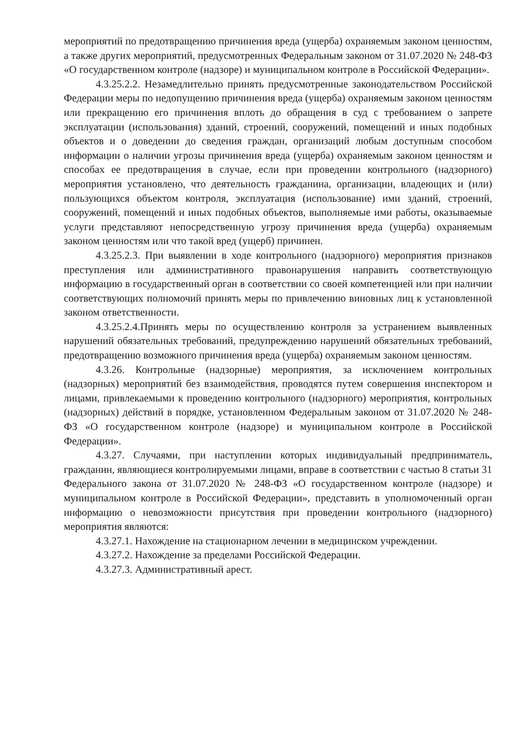мероприятий по предотвращению причинения вреда (ущерба) охраняемым законом ценностям, а также других мероприятий, предусмотренных Федеральным законом от 31.07.2020 № 248-ФЗ «О государственном контроле (надзоре) и муниципальном контроле в Российской Федерации».
4.3.25.2.2. Незамедлительно принять предусмотренные законодательством Российской Федерации меры по недопущению причинения вреда (ущерба) охраняемым законом ценностям или прекращению его причинения вплоть до обращения в суд с требованием о запрете эксплуатации (использования) зданий, строений, сооружений, помещений и иных подобных объектов и о доведении до сведения граждан, организаций любым доступным способом информации о наличии угрозы причинения вреда (ущерба) охраняемым законом ценностям и способах ее предотвращения в случае, если при проведении контрольного (надзорного) мероприятия установлено, что деятельность гражданина, организации, владеющих и (или) пользующихся объектом контроля, эксплуатация (использование) ими зданий, строений, сооружений, помещений и иных подобных объектов, выполняемые ими работы, оказываемые услуги представляют непосредственную угрозу причинения вреда (ущерба) охраняемым законом ценностям или что такой вред (ущерб) причинен.
4.3.25.2.3. При выявлении в ходе контрольного (надзорного) мероприятия признаков преступления или административного правонарушения направить соответствующую информацию в государственный орган в соответствии со своей компетенцией или при наличии соответствующих полномочий принять меры по привлечению виновных лиц к установленной законом ответственности.
4.3.25.2.4.Принять меры по осуществлению контроля за устранением выявленных нарушений обязательных требований, предупреждению нарушений обязательных требований, предотвращению возможного причинения вреда (ущерба) охраняемым законом ценностям.
4.3.26. Контрольные (надзорные) мероприятия, за исключением контрольных (надзорных) мероприятий без взаимодействия, проводятся путем совершения инспектором и лицами, привлекаемыми к проведению контрольного (надзорного) мероприятия, контрольных (надзорных) действий в порядке, установленном Федеральным законом от 31.07.2020 № 248-ФЗ «О государственном контроле (надзоре) и муниципальном контроле в Российской Федерации».
4.3.27. Случаями, при наступлении которых индивидуальный предприниматель, гражданин, являющиеся контролируемыми лицами, вправе в соответствии с частью 8 статьи 31 Федерального закона от 31.07.2020 № 248-ФЗ «О государственном контроле (надзоре) и муниципальном контроле в Российской Федерации», представить в уполномоченный орган информацию о невозможности присутствия при проведении контрольного (надзорного) мероприятия являются:
4.3.27.1. Нахождение на стационарном лечении в медицинском учреждении.
4.3.27.2. Нахождение за пределами Российской Федерации.
4.3.27.3. Административный арест.